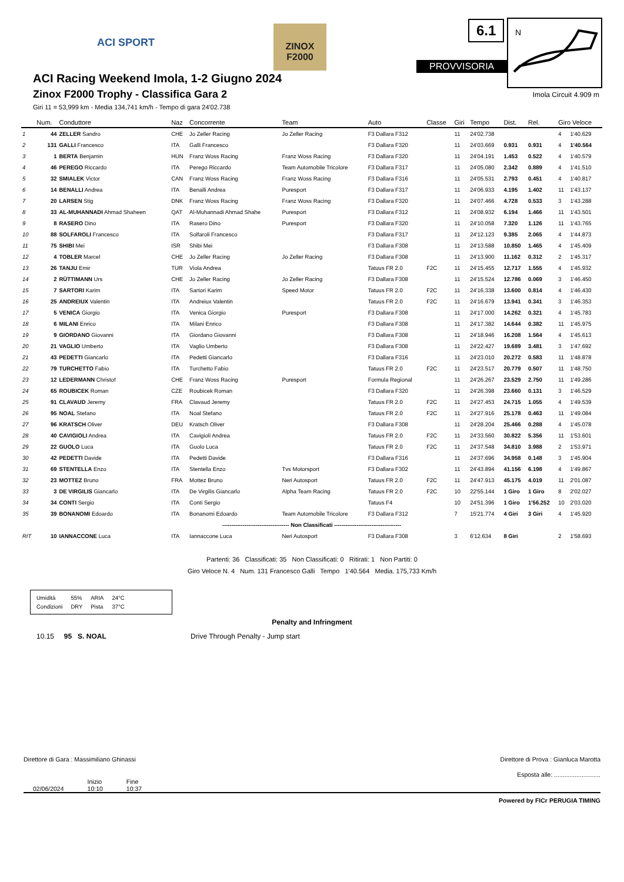ACI SPORT
ZINOX
F2000
6.1
PROVVISORIA
N
ACI Racing Weekend Imola, 1-2 Giugno 2024
Zinox F2000 Trophy - Classifica Gara 2
Imola Circuit 4.909 m
Giri 11 = 53,999 km - Media 134,741 km/h - Tempo di gara 24'02.738
| | Num. | Conduttore | Naz | Concorrente | Team | Auto | Classe | Giri | Tempo | Dist. | Rel. | Giro Veloce | |
| --- | --- | --- | --- | --- | --- | --- | --- | --- | --- | --- | --- | --- | --- |
| 1 | 44 | ZELLER Sandro | CHE | Jo Zeller Racing | Jo Zeller Racing | F3 Dallara F312 | | 11 | 24'02.738 | | | 4 | 1'40.629 |
| 2 | 131 | GALLI Francesco | ITA | Galli Francesco | | F3 Dallara F320 | | 11 | 24'03.669 | 0.931 | 0.931 | 4 | 1'40.564 |
| 3 | 1 | BERTA Benjamin | HUN | Franz Woss Racing | Franz Woss Racing | F3 Dallara F320 | | 11 | 24'04.191 | 1.453 | 0.522 | 4 | 1'40.579 |
| 4 | 46 | PEREGO Riccardo | ITA | Perego Riccardo | Team Automobile Tricolore | F3 Dallara F317 | | 11 | 24'05.080 | 2.342 | 0.889 | 4 | 1'41.510 |
| 5 | 32 | SMIALEK Victor | CAN | Franz Woss Racing | Franz Woss Racing | F3 Dallara F316 | | 11 | 24'05.531 | 2.793 | 0.451 | 4 | 1'40.817 |
| 6 | 14 | BENALLI Andrea | ITA | Benalli Andrea | Puresport | F3 Dallara F317 | | 11 | 24'06.933 | 4.195 | 1.402 | 11 | 1'43.137 |
| 7 | 20 | LARSEN Stig | DNK | Franz Woss Racing | Franz Woss Racing | F3 Dallara F320 | | 11 | 24'07.466 | 4.728 | 0.533 | 3 | 1'43.288 |
| 8 | 33 | AL-MUHANNADI Ahmad Shaheen | QAT | Al-Muhannadi Ahmad Shahe | Puresport | F3 Dallara F312 | | 11 | 24'08.932 | 6.194 | 1.466 | 11 | 1'43.501 |
| 9 | 8 | RASERO Dino | ITA | Rasero Dino | Puresport | F3 Dallara F320 | | 11 | 24'10.058 | 7.320 | 1.126 | 11 | 1'43.765 |
| 10 | 88 | SOLFAROLI Francesco | ITA | Solfaroli Francesco | | F3 Dallara F317 | | 11 | 24'12.123 | 9.385 | 2.065 | 4 | 1'44.873 |
| 11 | 75 | SHIBI Mei | ISR | Shibi Mei | | F3 Dallara F308 | | 11 | 24'13.588 | 10.850 | 1.465 | 4 | 1'45.409 |
| 12 | 4 | TOBLER Marcel | CHE | Jo Zeller Racing | Jo Zeller Racing | F3 Dallara F308 | | 11 | 24'13.900 | 11.162 | 0.312 | 2 | 1'45.317 |
| 13 | 26 | TANJU Emir | TUR | Viola Andrea | | Tatuus FR 2.0 | F2C | 11 | 24'15.455 | 12.717 | 1.555 | 4 | 1'45.932 |
| 14 | 2 | RÜTTIMANN Urs | CHE | Jo Zeller Racing | Jo Zeller Racing | F3 Dallara F308 | | 11 | 24'15.524 | 12.786 | 0.069 | 3 | 1'46.450 |
| 15 | 7 | SARTORI Karim | ITA | Sartori Karim | Speed Motor | Tatuus FR 2.0 | F2C | 11 | 24'16.338 | 13.600 | 0.814 | 4 | 1'46.430 |
| 16 | 25 | ANDREIUX Valentin | ITA | Andreiux Valentin | | Tatuus FR 2.0 | F2C | 11 | 24'16.679 | 13.941 | 0.341 | 3 | 1'46.353 |
| 17 | 5 | VENICA Giorgio | ITA | Venica Giorgio | Puresport | F3 Dallara F308 | | 11 | 24'17.000 | 14.262 | 0.321 | 4 | 1'45.783 |
| 18 | 6 | MILANI Enrico | ITA | Milani Enrico | | F3 Dallara F308 | | 11 | 24'17.382 | 14.644 | 0.382 | 11 | 1'45.975 |
| 19 | 9 | GIORDANO Giovanni | ITA | Giordano Giovanni | | F3 Dallara F308 | | 11 | 24'18.946 | 16.208 | 1.564 | 4 | 1'45.613 |
| 20 | 21 | VAGLIO Umberto | ITA | Vaglio Umberto | | F3 Dallara F308 | | 11 | 24'22.427 | 19.689 | 3.481 | 3 | 1'47.692 |
| 21 | 43 | PEDETTI Giancarlo | ITA | Pedetti Giancarlo | | F3 Dallara F316 | | 11 | 24'23.010 | 20.272 | 0.583 | 11 | 1'48.878 |
| 22 | 79 | TURCHETTO Fabio | ITA | Turchetto Fabio | | Tatuus FR 2.0 | F2C | 11 | 24'23.517 | 20.779 | 0.507 | 11 | 1'48.750 |
| 23 | 12 | LEDERMANN Christof | CHE | Franz Woss Racing | Puresport | Formula Regional | | 11 | 24'26.267 | 23.529 | 2.750 | 11 | 1'49.286 |
| 24 | 65 | ROUBICEK Roman | CZE | Roubicek Roman | | F3 Dallara F320 | | 11 | 24'26.398 | 23.660 | 0.131 | 3 | 1'46.529 |
| 25 | 91 | CLAVAUD Jeremy | FRA | Clavaud Jeremy | | Tatuus FR 2.0 | F2C | 11 | 24'27.453 | 24.715 | 1.055 | 4 | 1'49.539 |
| 26 | 95 | NOAL Stefano | ITA | Noal Stefano | | Tatuus FR 2.0 | F2C | 11 | 24'27.916 | 25.178 | 0.463 | 11 | 1'49.084 |
| 27 | 96 | KRATSCH Oliver | DEU | Kratsch Oliver | | F3 Dallara F308 | | 11 | 24'28.204 | 25.466 | 0.288 | 4 | 1'45.078 |
| 28 | 40 | CAVIGIOLI Andrea | ITA | Cavigioli Andrea | | Tatuus FR 2.0 | F2C | 11 | 24'33.560 | 30.822 | 5.356 | 11 | 1'53.601 |
| 29 | 22 | GUOLO Luca | ITA | Guolo Luca | | Tatuus FR 2.0 | F2C | 11 | 24'37.548 | 34.810 | 3.988 | 2 | 1'53.971 |
| 30 | 42 | PEDETTI Davide | ITA | Pedetti Davide | | F3 Dallara F316 | | 11 | 24'37.696 | 34.958 | 0.148 | 3 | 1'45.904 |
| 31 | 69 | STENTELLA Enzo | ITA | Stentella Enzo | Tvs Motorsport | F3 Dallara F302 | | 11 | 24'43.894 | 41.156 | 6.198 | 4 | 1'49.867 |
| 32 | 23 | MOTTEZ Bruno | FRA | Mottez Bruno | Neri Autosport | Tatuus FR 2.0 | F2C | 11 | 24'47.913 | 45.175 | 4.019 | 11 | 2'01.087 |
| 33 | 3 | DE VIRGILIS Giancarlo | ITA | De Virgilis Giancarlo | Alpha Team Racing | Tatuus FR 2.0 | F2C | 10 | 22'55.144 | 1 Giro | 1 Giro | 8 | 2'02.027 |
| 34 | 34 | CONTI Sergio | ITA | Conti Sergio | | Tatuus F4 | | 10 | 24'51.396 | 1 Giro | 1'56.252 | 10 | 2'03.020 |
| 35 | 39 | BONANOMI Edoardo | ITA | Bonanomi Edoardo | Team Automobile Tricolore | F3 Dallara F312 | | 7 | 15'21.774 | 4 Giri | 3 Giri | 4 | 1'45.920 |
| ------------------------------------ Non Classificati ------------------------------------ | | | | | | | | | | | | | |
| RIT | 10 | IANNACCONE Luca | ITA | Iannaccone Luca | Neri Autosport | F3 Dallara F308 | | 3 | 6'12.634 | 8 Giri | | 2 | 1'58.693 |
Partenti: 36 Classificati: 35 Non Classificati: 0 Ritirati: 1 Non Partiti: 0
Giro Veloce N. 4 Num. 131 Francesco Galli Tempo 1'40.564 Media. 175,733 Km/h
| Umidità | 55% | ARIA | 24°C |
| Condizioni | DRY | Pista | 37°C |
Penalty and Infringment
10.15 95 S. NOAL Drive Through Penalty - Jump start
Direttore di Gara : Massimiliano Ghinassi Direttore di Prova : Gianluca Marotta
Esposta alle: ...........................
02/06/2024 Inizio
10:10 Fine
10:37
Powered by FICr PERUGIA TIMING